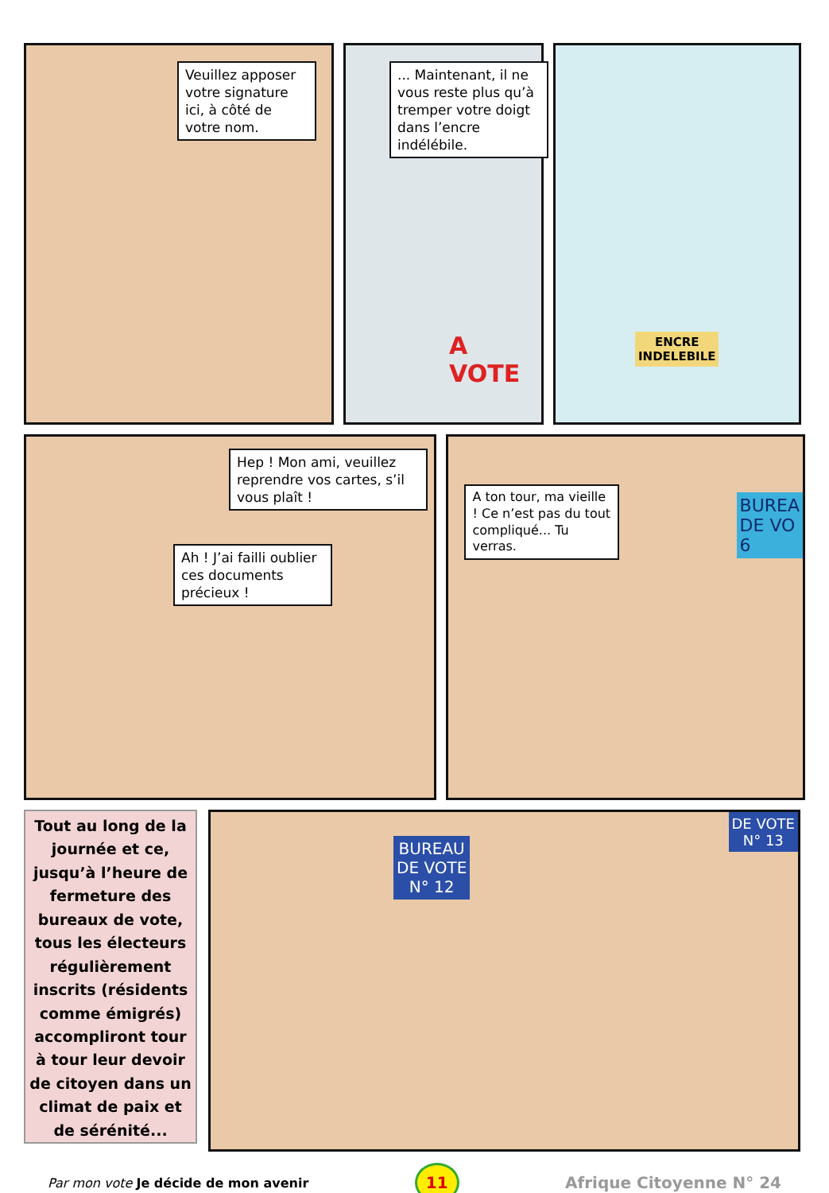Veuillez apposer votre signature ici, à côté de votre nom.
... Maintenant, il ne vous reste plus qu’à tremper votre doigt dans l’encre indélébile.
A VOTE
ENCRE
INDELEBILE
Hep ! Mon ami, veuillez reprendre vos cartes, s’il vous plaît !
Ah ! J’ai failli oublier ces documents précieux !
A ton tour, ma vieille ! Ce n’est pas du tout compliqué... Tu verras.
BUREA
DE VO
6
Tout au long de la journée et ce, jusqu’à l’heure de fermeture des bureaux de vote, tous les électeurs régulièrement inscrits (résidents comme émigrés) accompliront tour à tour leur devoir de citoyen dans un climat de paix et de sérénité...
BUREAU
DE VOTE
N° 12
DE VOTE
N° 13
Par mon vote Je décide de mon avenir
11
Afrique Citoyenne N° 24